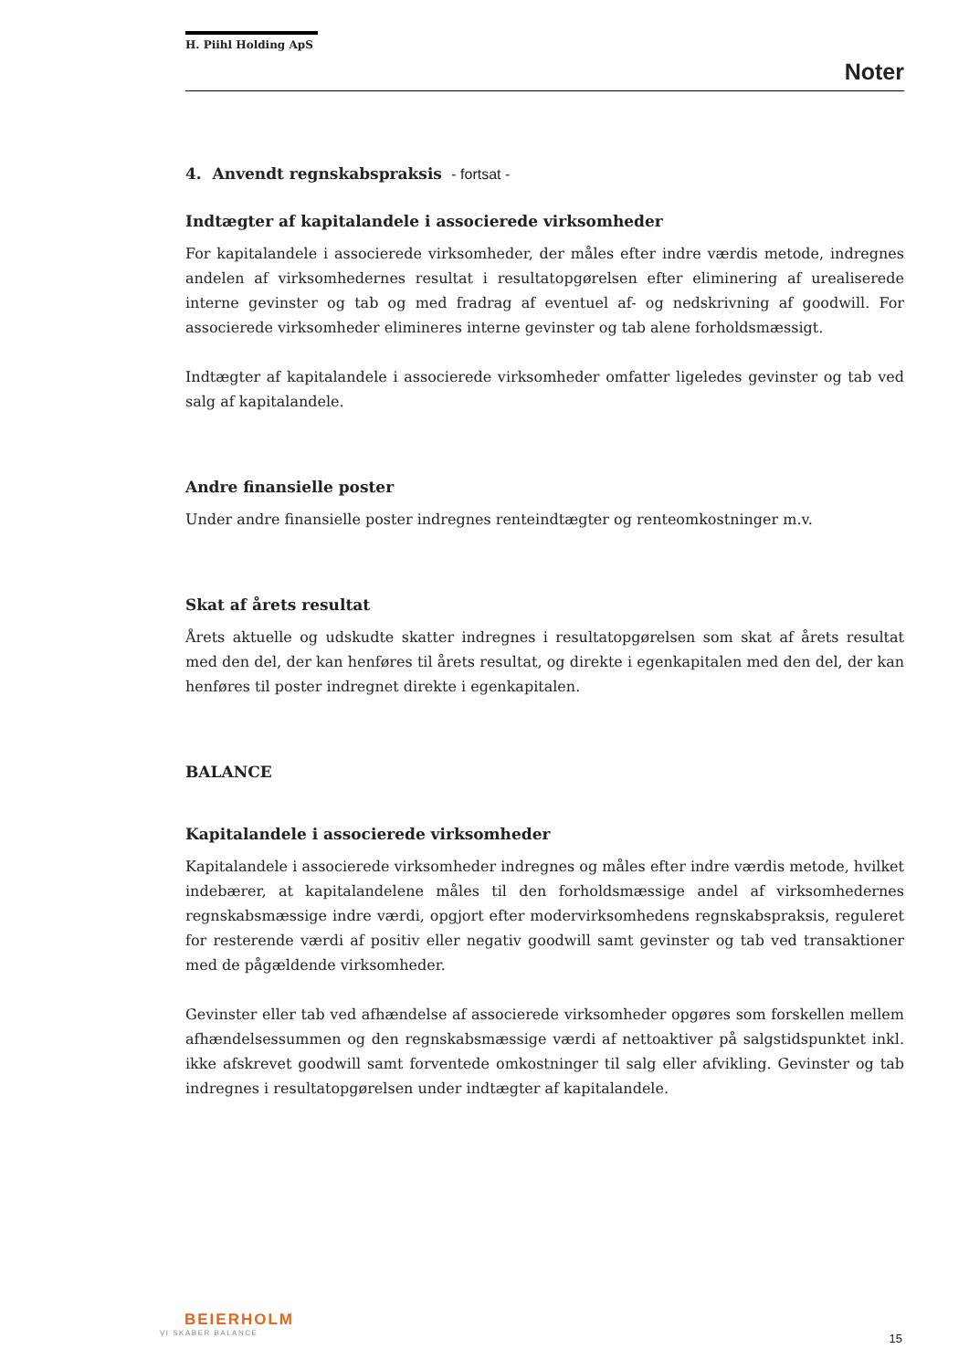H. Piihl Holding ApS
Noter
4. Anvendt regnskabspraksis - fortsat -
Indtægter af kapitalandele i associerede virksomheder
For kapitalandele i associerede virksomheder, der måles efter indre værdis metode, indregnes andelen af virksomhedernes resultat i resultatopgørelsen efter eliminering af urealiserede interne gevinster og tab og med fradrag af eventuel af- og nedskrivning af goodwill. For associerede virksomheder elimineres interne gevinster og tab alene forholdsmæssigt.
Indtægter af kapitalandele i associerede virksomheder omfatter ligeledes gevinster og tab ved salg af kapitalandele.
Andre finansielle poster
Under andre finansielle poster indregnes renteindtægter og renteomkostninger m.v.
Skat af årets resultat
Årets aktuelle og udskudte skatter indregnes i resultatopgørelsen som skat af årets resultat med den del, der kan henføres til årets resultat, og direkte i egenkapitalen med den del, der kan henføres til poster indregnet direkte i egenkapitalen.
BALANCE
Kapitalandele i associerede virksomheder
Kapitalandele i associerede virksomheder indregnes og måles efter indre værdis metode, hvilket indebærer, at kapitalandelene måles til den forholdsmæssige andel af virksom­hedernes regnskabsmæssige indre værdi, opgjort efter modervirksomhedens regn­skabspraksis, reguleret for resterende værdi af positiv eller negativ goodwill samt gevinster og tab ved transaktioner med de pågældende virksomheder.
Gevinster eller tab ved afhændelse af associerede virksomheder opgøres som forskellen mellem afhændelsessummen og den regnskabsmæssige værdi af nettoaktiver på salgstidspunktet inkl. ikke afskrevet goodwill samt forventede omkostninger til salg eller afvikling. Gevinster og tab indregnes i resultatopgørelsen under indtægter af kapitalandele.
BEIERHOLM
VI SKABER BALANCE
15